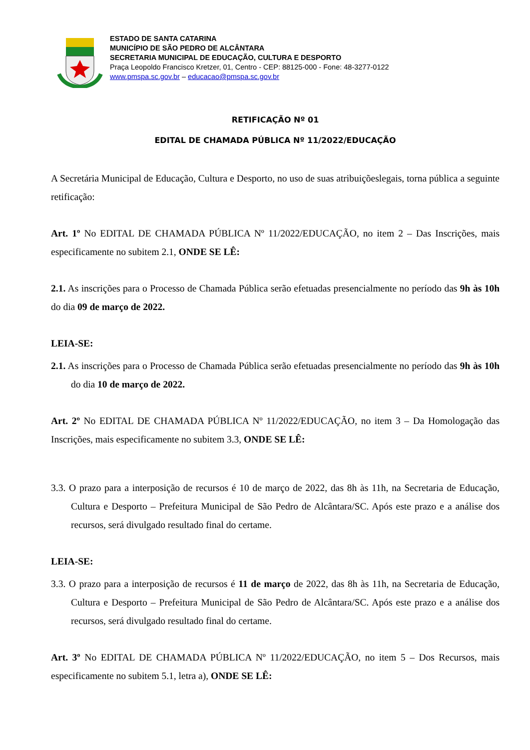ESTADO DE SANTA CATARINA
MUNICÍPIO DE SÃO PEDRO DE ALCÂNTARA
SECRETARIA MUNICIPAL DE EDUCAÇÃO, CULTURA E DESPORTO
Praça Leopoldo Francisco Kretzer, 01, Centro - CEP: 88125-000 - Fone: 48-3277-0122
www.pmspa.sc.gov.br – educacao@pmspa.sc.gov.br
RETIFICAÇÃO Nº 01
EDITAL DE CHAMADA PÚBLICA Nº 11/2022/EDUCAÇÃO
A Secretária Municipal de Educação, Cultura e Desporto, no uso de suas atribuiçõeslegais, torna pública a seguinte retificação:
Art. 1º No EDITAL DE CHAMADA PÚBLICA Nº 11/2022/EDUCAÇÃO, no item 2 – Das Inscrições, mais especificamente no subitem 2.1, ONDE SE LÊ:
2.1. As inscrições para o Processo de Chamada Pública serão efetuadas presencialmente no período das 9h às 10h do dia 09 de março de 2022.
LEIA-SE:
2.1. As inscrições para o Processo de Chamada Pública serão efetuadas presencialmente no período das 9h às 10h do dia 10 de março de 2022.
Art. 2º No EDITAL DE CHAMADA PÚBLICA Nº 11/2022/EDUCAÇÃO, no item 3 – Da Homologação das Inscrições, mais especificamente no subitem 3.3, ONDE SE LÊ:
3.3. O prazo para a interposição de recursos é 10 de março de 2022, das 8h às 11h, na Secretaria de Educação, Cultura e Desporto – Prefeitura Municipal de São Pedro de Alcântara/SC. Após este prazo e a análise dos recursos, será divulgado resultado final do certame.
LEIA-SE:
3.3. O prazo para a interposição de recursos é 11 de março de 2022, das 8h às 11h, na Secretaria de Educação, Cultura e Desporto – Prefeitura Municipal de São Pedro de Alcântara/SC. Após este prazo e a análise dos recursos, será divulgado resultado final do certame.
Art. 3º No EDITAL DE CHAMADA PÚBLICA Nº 11/2022/EDUCAÇÃO, no item 5 – Dos Recursos, mais especificamente no subitem 5.1, letra a), ONDE SE LÊ: